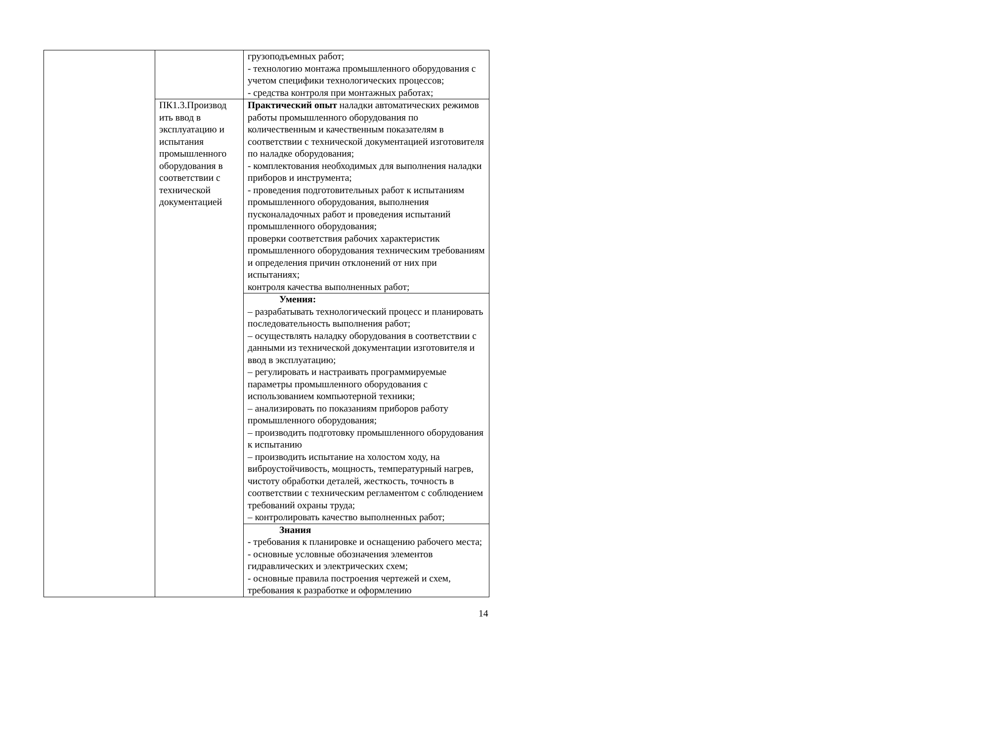| | | грузоподъемных работ; - технологию монтажа промышленного оборудования с учетом специфики технологических процессов; - средства контроля при монтажных работах; |
| | ПК1.3.Производ ить ввод в эксплуатацию и испытания промышленного оборудования в соответствии с технической документацией | Практический опыт наладки автоматических режимов работы промышленного оборудования по количественным и качественным показателям в соответствии с технической документацией изготовителя по наладке оборудования; - комплектования необходимых для выполнения наладки приборов и инструмента; - проведения подготовительных работ к испытаниям промышленного оборудования, выполнения пусконаладочных работ и проведения испытаний промышленного оборудования; проверки соответствия рабочих характеристик промышленного оборудования техническим требованиям и определения причин отклонений от них при испытаниях; контроля качества выполненных работ; |
| | | Умения: – разрабатывать технологический процесс и планировать последовательность выполнения работ; – осуществлять наладку оборудования в соответствии с данными из технической документации изготовителя и ввод в эксплуатацию; – регулировать и настраивать программируемые параметры промышленного оборудования с использованием компьютерной техники; – анализировать по показаниям приборов работу промышленного оборудования; – производить подготовку промышленного оборудования к испытанию – производить испытание на холостом ходу, на виброустойчивость, мощность, температурный нагрев, чистоту обработки деталей, жесткость, точность в соответствии с техническим регламентом с соблюдением требований охраны труда; – контролировать качество выполненных работ; |
| | | Знания - требования к планировке и оснащению рабочего места; - основные условные обозначения элементов гидравлических и электрических схем; - основные правила построения чертежей и схем, требования к разработке и оформлению |
14